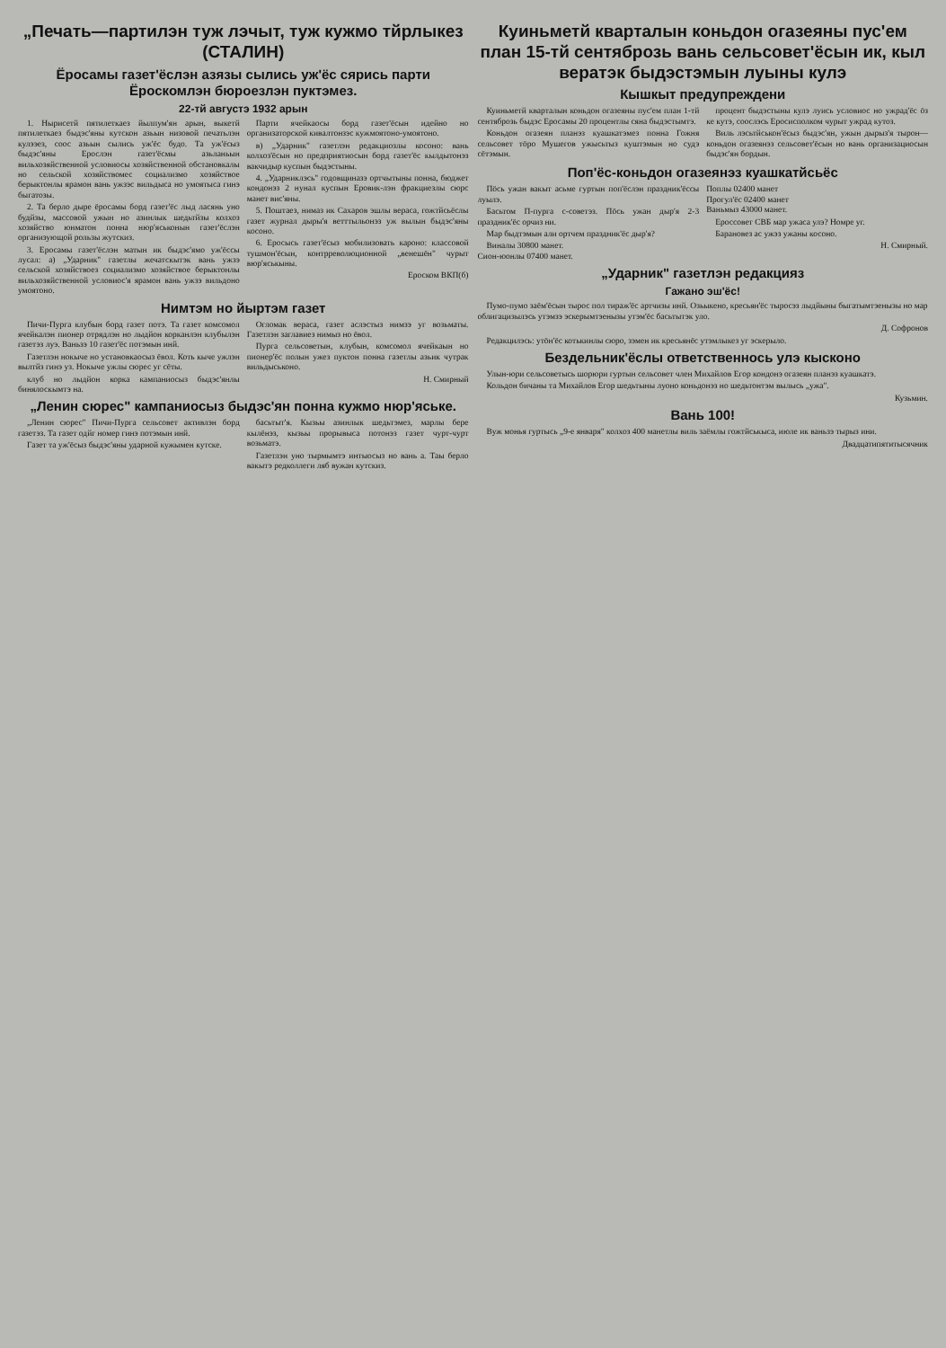„Печать—партилэн туж лэчыт, туж кужмо тйрлыкез (СТАЛИН)
Ёросамы газет'ёслэн азязы сылись уж'ёс сярись парти Ёроскомлэн бюроезлэн пуктэмез.
22-тй августэ 1932 арын
1. Нырисетй пятилеткаез йылпум'ян арын, выкетй пятилеткаез быдэс'яны кутскон азьын низовой печатьлэн кулээез, соос азьын сылись уж'ёс будо. Та уж'ёсыз быдэс'яны Ерослэн газет'ёсмы азьланьын вильхозяйственной условиосы хозяйственной обстановкалы но сельской хозяйствомес социализмо хозяйствое берыктонлы ярамон вань ужзэс вильдыса но умоятыса гинэ быгатозы.
2. Та берло дыре ёросамы борд газет'ёс лыд ласянь уно будйзы, массовой ужын но азинлык шедьтйзы колхоз хозяйство юнматон понна нюр'яськонын газет'ёслэн организующой рользы жутскиз.
3. Еросамы газет'ёслэн матын ик быдэс'ямо уж'ёссы лусал: а) „Ударник" газетлы жечатскытэк вань ужзэ сельской хозяйствоез социализмо хозяйствое берыктонлы вильхозяйственной условиос'я ярамон вань ужзэ вильдоно умоятоно.
Парти ячейкаосы борд газет'ёсын идейно но организаторской кивалтонзэс кужмоятоно-умоятоно.
в) „Ударник" газетлэн редакциозлы косоно: вань колхоз'ёсын но предприятиосын борд газет'ёс кылдытонэз вакчидыр куспын быдэстыны.
4. „Ударниклэсь" годовщиназэ ортчытыны понна, бюджет кондонэз 2 нунал куспын Еровик-лэн фракциезлы сюрс манет вис'яны.
5. Поштаез, нимаз ик Сахаров эшлы вераса, гожтйсьёслы газет журнал дыры'я ветттыльонэз уж вылын быдэс'яны косоно.
6. Еросысь газет'ёсыз мобилизовать кароно: классовой тушмон'ёсын, контрреволюционной „венешён" чурыт вюр'яськыны.
Ероском ВКП(б)
Нимтэм но йыртэм газет
Пичи-Пурга клубын борд газет потэ. Та газет комсомол ячейкалэн пионер отрядлэн но лыдйон корканлэн клубылэн газетэз луэ. Ваньзэ 10 газет'ёс потэмын инй.
Газетлэн нокыче но установкаосыз ёвол. Коть кыче ужлэн вылтйз гинэ уз. Нокыче ужлы сюрес уг сёты.
клуб но лыдйон корка кампаниосыз быдэс'янлы бинялоскымтэ на.
Огломак вераса, газет аслэстыз нимзэ уг возьматы. Газетлэн заглавиез нимыз но ёвол.
Пурга сельсоветын, клубын, комсомол ячейкаын но пионер'ёс полын ужез пуктон понна газетлы азьик чутрак вильдыськоно.
Н. Смирный
„Ленин сюрес" кампаниосыз быдэс'ян понна кужмо нюр'яське.
„Ленин сюрес" Пичи-Пурга сельсовет активлэн борд газетэз. Та газет одйг номер гинэ потэмын инй.
Газет та уж'ёсыз быдэс'яны ударной кужымен кутске.
басьтыт'я. Кызьы азинлык шедьтэмез, марлы бере кылёнэз, кызьы прорывыса потонэз газет чурт-чурт возьматэ.
Газетлэн уно тырмымтэ интыосыз но вань а. Таы берло вакытэ редколлеги ляб вужан кутскиз.
Куиньметй кварталын коньдон огазеяны пус'ем план 15-тй сентяброзь вань сельсовет'ёсын ик, кыл вератэк быдэстэмын луыны кулэ
Кышкыт предупреждени
Куиньметй кварталын коньдон огазеяны пус'ем план 1-тй сентяброзь быдэс Еросамы 20 процентлы сяна быдэстымтэ.
Коньдон огазеян планэз куашкатэмез понна Гожня сельсовет тӧро Мушегов ужысьтыз куштэмын но судэ сётэмын.
процент быдэстыны кулэ луись условиос но ужрад'ёс ӧз ке кутэ, соослэсь Еросисполком чурыт ужрад кутоз.
Виль лэсьтйськон'ёсыз быдэс'ян, ужын дырыз'я тырон—коньдон огазеянэз сельсовет'ёсын но вань организациосын быдэс'ян бордын.
Поп'ёс-коньдон огазеянэз куашкатйсьёс
Пӧсь ужан вакыт асьме гуртын поп'ёслэн праздник'ёссы луылэ.
Басьтом П-пурга с-советэз. Пӧсь ужан дыр'я 2-3 праздник'ёс орчиз ни.
Мар быдтэмын али ортчем праздник'ёс дыр'я?
Виналы 30800 манет.
Сион-юонлы 07400 манет.
Поплы 02400 манет
Прогул'ёс 02400 манет
Ваньмыз 43000 манет.
Ероссовет СВБ мар ужаса улэ? Номре уг.
Барановез ас ужэз ужаны косоно.
Н. Смирный.
„Ударник" газетлэн редакцияз
Гажано эш'ёс!
Пумо-пумо заём'ёсын тырос пол тираж'ёс артчизы инй. Озьыкено, кресьян'ёс тыросэз лыдйыны быгатымтэенызы но мар облигацизылэсь утэмзэ эскерымтэенызы утэм'ёс басьтытэк уло.
Д. Софронов
Редакцилэсь: утӧн'ёс котькинлы сюро, зэмен ик кресьянёс утэмлыкез уг эскерыло.
Бездельник'ёслы ответственнось улэ кысконо
Улын-юри сельсоветысь шорюри гуртын сельсовет член Михайлов Егор кондонэ огазеян планэз куашкатэ.
Кольдон бичаны та Михайлов Егор шедьтыны луоно коньдонэз но шедьтонтэм вылысь „ужа".
Кузьмин.
Вань 100!
Вуж монья гуртысь „9-е января" колхоз 400 манетлы виль заёмлы гожтйськыса, июле ик ваньзэ тырыз ини.
Двадцатипятитысячник